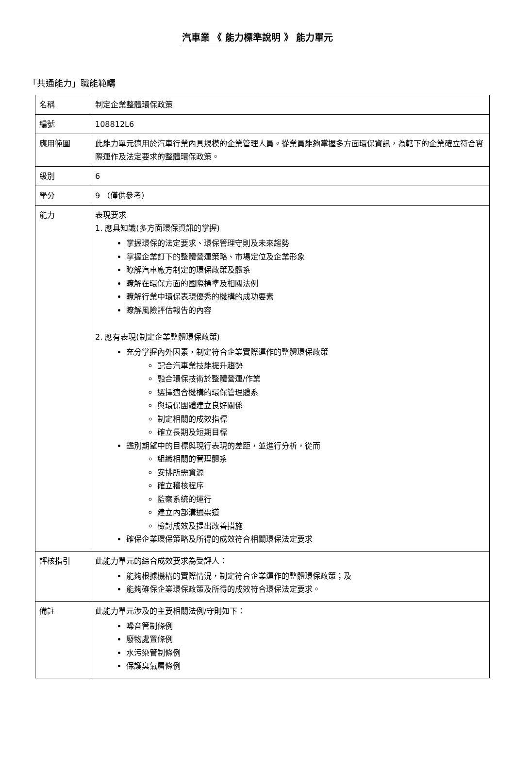汽車業 《 能力標準說明 》 能力單元
「共通能力」職能範疇
| 名稱 | 制定企業整體環保政策 |
| 編號 | 108812L6 |
| 應用範圍 | 此能力單元適用於汽車行業內具規模的企業管理人員。從業員能夠掌握多方面環保資訊，為轄下的企業確立符合實際運作及法定要求的整體環保政策。 |
| 級別 | 6 |
| 學分 | 9 （僅供參考） |
| 能力 | 表現要求 1. 應具知識(多方面環保資訊的掌握) 掌握環保的法定要求、環保管理守則及未來趨勢 掌握企業訂下的整體營運策略、市場定位及企業形象 瞭解汽車廠方制定的環保政策及體系 瞭解在環保方面的國際標準及相關法例 瞭解行業中環保表現優秀的機構的成功要素 瞭解風險評估報告的內容 2. 應有表現(制定企業整體環保政策) 充分掌握內外因素，制定符合企業實際運作的整體環保政策 配合汽車業技能提升趨勢 融合環保技術於整體營運/作業 選擇適合機構的環保管理體系 與環保團體建立良好關係 制定相關的成效指標 確立長期及短期目標 鑑別期望中的目標與現行表現的差距，並進行分析，從而 組織相關的管理體系 安排所需資源 確立稽核程序 監察系統的運行 建立內部溝通渠道 檢討成效及提出改善措施 確保企業環保策略及所得的成效符合相關環保法定要求 |
| 評核指引 | 此能力單元的綜合成效要求為受評人： 能夠根據機構的實際情況，制定符合企業運作的整體環保政策；及 能夠確保企業環保政策及所得的成效符合環保法定要求。 |
| 備註 | 此能力單元涉及的主要相關法例/守則如下： 噪音管制條例 廢物處置條例 水污染管制條例 保護臭氣層條例 |